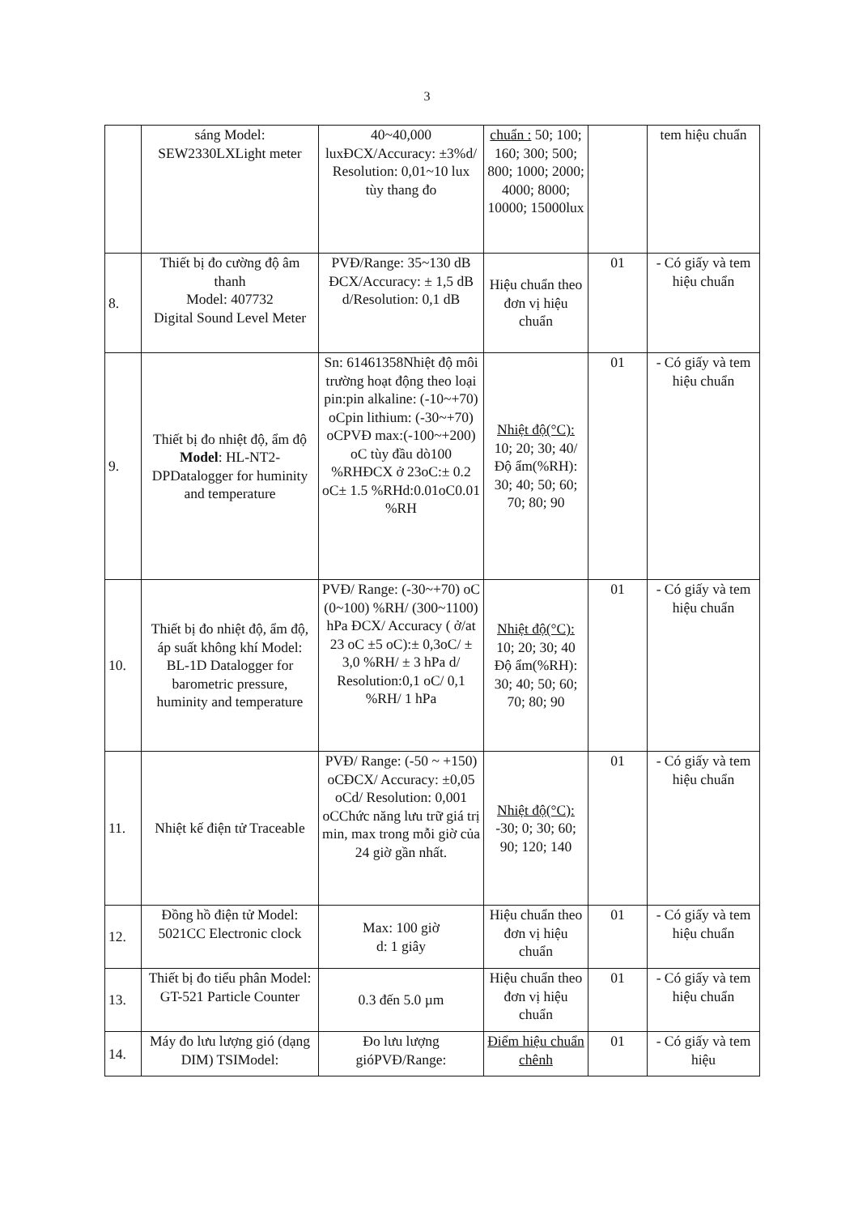3
| | sáng Model: SEW2330LXLight meter | 40~40,000 luxĐCX/Accuracy: ±3%d/ Resolution: 0,01~10 lux tùy thang đo | chuẩn : 50; 100; 160; 300; 500; 800; 1000; 2000; 4000; 8000; 10000; 15000lux | | tem hiệu chuẩn |
| 8. | Thiết bị đo cường độ âm thanh Model: 407732 Digital Sound Level Meter | PVĐ/Range: 35~130 dB ĐCX/Accuracy: ± 1,5 dB d/Resolution: 0,1 dB | Hiệu chuẩn theo đơn vị hiệu chuẩn | 01 | - Có giấy và tem hiệu chuẩn |
| 9. | Thiết bị đo nhiệt độ, ẩm độ Model : HL-NT2-DPDatalogger for huminity and temperature | Sn: 61461358Nhiệt độ môi trường hoạt động theo loại pin:pin alkaline: (-10~+70) oCpin lithium: (-30~+70) oCPVĐ max:(-100~+200) oC tùy đầu dò100 %RHĐCX ở 23oC:± 0.2 oC± 1.5 %RHd:0.01oC0.01 %RH | Nhiệt độ(°C): 10; 20; 30; 40/Độ ẩm(%RH): 30; 40; 50; 60; 70; 80; 90 | 01 | - Có giấy và tem hiệu chuẩn |
| 10. | Thiết bị đo nhiệt độ, ẩm độ, áp suất không khí Model: BL-1D Datalogger for barometric pressure, huminity and temperature | PVĐ/ Range: (-30~+70) oC (0~100) %RH/ (300~1100) hPa ĐCX/ Accuracy ( ở/at 23 oC ±5 oC):± 0,3oC/ ± 3,0 %RH/ ± 3 hPa d/ Resolution:0,1 oC/ 0,1 %RH/ 1 hPa | Nhiệt độ(°C): 10; 20; 30; 40 Độ ẩm(%RH): 30; 40; 50; 60; 70; 80; 90 | 01 | - Có giấy và tem hiệu chuẩn |
| 11. | Nhiệt kế điện tử Traceable | PVĐ/ Range: (-50 ~ +150) oCĐCX/ Accuracy: ±0,05 oCd/ Resolution: 0,001 oCChức năng lưu trữ giá trị min, max trong mỗi giờ của 24 giờ gần nhất. | Nhiệt độ(°C): -30; 0; 30; 60; 90; 120; 140 | 01 | - Có giấy và tem hiệu chuẩn |
| 12. | Đồng hồ điện tử Model: 5021CC Electronic clock | Max: 100 giờ d: 1 giây | Hiệu chuẩn theo đơn vị hiệu chuẩn | 01 | - Có giấy và tem hiệu chuẩn |
| 13. | Thiết bị đo tiểu phân Model: GT-521 Particle Counter | 0.3 đến 5.0 µm | Hiệu chuẩn theo đơn vị hiệu chuẩn | 01 | - Có giấy và tem hiệu chuẩn |
| 14. | Máy đo lưu lượng gió (dạng DIM) TSIModel: | Đo lưu lượng gióPVĐ/Range: | Điểm hiệu chuẩn chênh | 01 | - Có giấy và tem hiệu |